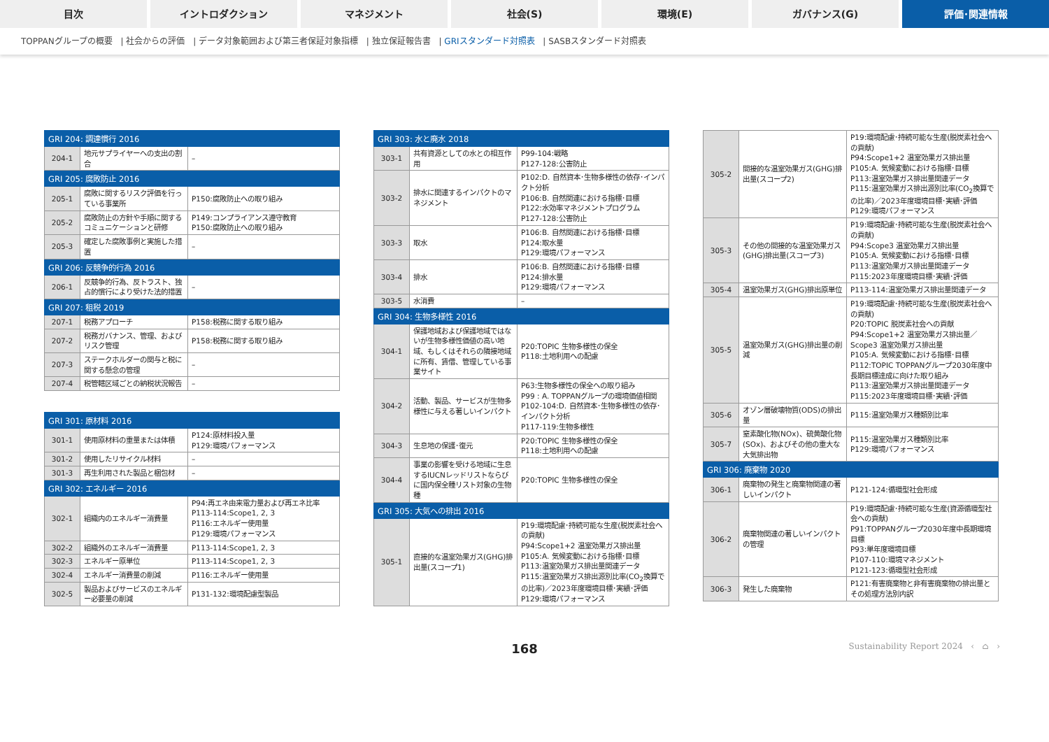目次 イントロダクション マネジメント 社会(S) 環境(E) ガバナンス(G) 評価･関連情報
TOPPANグループの概要 | 社会からの評価 | データ対象範囲および第三者保証対象指標 | 独立保証報告書 | GRIスタンダード対照表 | SASBスタンダード対照表
| GRI 204: 調達慣行 2016 | | |
| --- | --- | --- |
| 204-1 | 地元サプライヤーへの支出の割合 | – |
| GRI 205: 腐敗防止 2016 | | |
| 205-1 | 腐敗に関するリスク評価を行っている事業所 | P150:腐敗防止への取り組み |
| 205-2 | 腐敗防止の方針や手順に関するコミュニケーションと研修 | P149:コンプライアンス遵守教育 P150:腐敗防止への取り組み |
| 205-3 | 確定した腐敗事例と実施した措置 | – |
| GRI 206: 反競争的行為 2016 | | |
| 206-1 | 反競争的行為、反トラスト、独占的慣行により受けた法的措置 | – |
| GRI 207: 租税 2019 | | |
| 207-1 | 税務アプローチ | P158:税務に関する取り組み |
| 207-2 | 税務ガバナンス、管理、およびリスク管理 | P158:税務に関する取り組み |
| 207-3 | ステークホルダーの関与と税に関する懸念の管理 | – |
| 207-4 | 税管轄区域ごとの納税状況報告 | – |
| GRI 301: 原材料 2016 | | |
| --- | --- | --- |
| 301-1 | 使用原材料の重量または体積 | P124:原材料投入量 P129:環境パフォーマンス |
| 301-2 | 使用したリサイクル材料 | – |
| 301-3 | 再生利用された製品と梱包材 | – |
| GRI 302: エネルギー 2016 | | |
| 302-1 | 組織内のエネルギー消費量 | P94:再エネ由来電力量および再エネ比率 P113-114:Scope1, 2, 3 P116:エネルギー使用量 P129:環境パフォーマンス |
| 302-2 | 組織外のエネルギー消費量 | P113-114:Scope1, 2, 3 |
| 302-3 | エネルギー原単位 | P113-114:Scope1, 2, 3 |
| 302-4 | エネルギー消費量の削減 | P116:エネルギー使用量 |
| 302-5 | 製品およびサービスのエネルギー必要量の削減 | P131-132:環境配慮型製品 |
| GRI 303: 水と廃水 2018 | | |
| --- | --- | --- |
| 303-1 | 共有資源としての水との相互作用 | P99-104:戦略 P127-128:公害防止 |
| 303-2 | 排水に関連するインパクトのマネジメント | P102:D. 自然資本･生物多様性の依存･インパクト分析 P106:B. 自然関連における指標･目標 P122:水効率マネジメントプログラム P127-128:公害防止 |
| 303-3 | 取水 | P106:B. 自然関連における指標･目標 P124:取水量 P129:環境パフォーマンス |
| 303-4 | 排水 | P106:B. 自然関連における指標･目標 P124:排水量 P129:環境パフォーマンス |
| 303-5 | 水消費 | – |
| GRI 304: 生物多様性 2016 | | |
| 304-1 | 保護地域および保護地域ではないが生物多様性価値の高い地域、もしくはそれらの隣接地域に所有、賃借、管理している事業サイト | P20:TOPIC 生物多様性の保全 P118:土地利用への配慮 |
| 304-2 | 活動、製品、サービスが生物多様性に与える著しいインパクト | P63:生物多様性の保全への取り組み P99 : A. TOPPANグループの環境価値相関 P102-104:D. 自然資本･生物多様性の依存･インパクト分析 P117-119:生物多様性 |
| 304-3 | 生息地の保護･復元 | P20:TOPIC 生物多様性の保全 P118:土地利用への配慮 |
| 304-4 | 事業の影響を受ける地域に生息するIUCNレッドリストならびに国内保全種リスト対象の生物種 | P20:TOPIC 生物多様性の保全 |
| GRI 305: 大気への排出 2016 | | |
| 305-1 | 直接的な温室効果ガス(GHG)排出量(スコープ1) | P19:環境配慮･持続可能な生産(脱炭素社会への貢献) P94:Scope1+2 温室効果ガス排出量 P105:A. 気候変動における指標･目標 P113:温室効果ガス排出量関連データ P115:温室効果ガス排出源別比率(CO<sub>2</sub>換算での比率)／2023年度環境目標･実績･評価 P129:環境パフォーマンス |
| 305-2 | 間接的な温室効果ガス(GHG)排出量(スコープ2) | P19:環境配慮･持続可能な生産(脱炭素社会への貢献) P94:Scope1+2 温室効果ガス排出量 P105:A. 気候変動における指標･目標 P113:温室効果ガス排出量関連データ P115:温室効果ガス排出源別比率(CO<sub>2</sub>換算での比率)／2023年度環境目標･実績･評価 P129:環境パフォーマンス |
| 305-3 | その他の間接的な温室効果ガス(GHG)排出量(スコープ3) | P19:環境配慮･持続可能な生産(脱炭素社会への貢献) P94:Scope3 温室効果ガス排出量 P105:A. 気候変動における指標･目標 P113:温室効果ガス排出量関連データ P115:2023年度環境目標･実績･評価 |
| 305-4 | 温室効果ガス(GHG)排出原単位 | P113-114:温室効果ガス排出量関連データ |
| 305-5 | 温室効果ガス(GHG)排出量の削減 | P19:環境配慮･持続可能な生産(脱炭素社会への貢献) P20:TOPIC 脱炭素社会への貢献 P94:Scope1+2 温室効果ガス排出量／Scope3 温室効果ガス排出量 P105:A. 気候変動における指標･目標 P112:TOPIC TOPPANグループ2030年度中長期目標達成に向けた取り組み P113:温室効果ガス排出量関連データ P115:2023年度環境目標･実績･評価 |
| 305-6 | オゾン層破壊物質(ODS)の排出量 | P115:温室効果ガス種類別比率 |
| 305-7 | 窒素酸化物(NOx)、硫黄酸化物(SOx)、およびその他の重大な大気排出物 | P115:温室効果ガス種類別比率 P129:環境パフォーマンス |
| GRI 306: 廃棄物 2020 | | |
| 306-1 | 廃棄物の発生と廃棄物関連の著しいインパクト | P121-124:循環型社会形成 |
| 306-2 | 廃棄物関連の著しいインパクトの管理 | P19:環境配慮･持続可能な生産(資源循環型社会への貢献) P91:TOPPANグループ2030年度中長期環境目標 P93:単年度環境目標 P107-110:環境マネジメント P121-123:循環型社会形成 |
| 306-3 | 発生した廃棄物 | P121:有害廃棄物と非有害廃棄物の排出量とその処理方法別内訳 |
168
Sustainability Report 2024 ‹ ⌂ ›